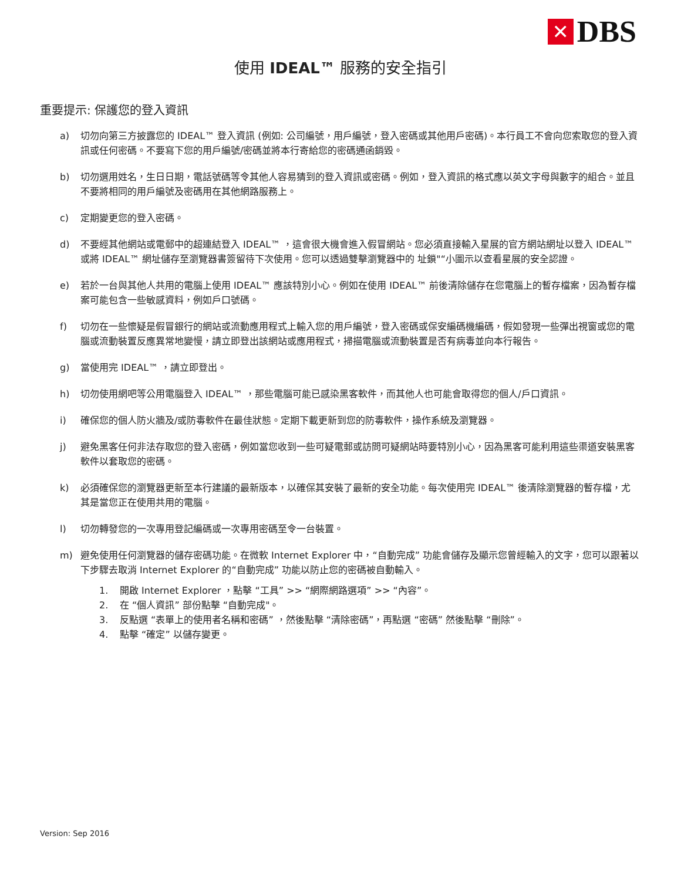✕
DBS
使用 IDEAL™ 服務的安全指引
重要提示: 保護您的登入資訊
a) 切勿向第三方披露您的 IDEAL™ 登入資訊 (例如: 公司編號，用戶編號，登入密碼或其他用戶密碼)。本行員工不會向您索取您的登入資訊或任何密碼。不要寫下您的用戶編號/密碼並將本行寄給您的密碼通函銷毀。
b) 切勿選用姓名，生日日期，電話號碼等令其他人容易猜到的登入資訊或密碼。例如，登入資訊的格式應以英文字母與數字的組合。並且不要將相同的用戶編號及密碼用在其他網路服務上。
c) 定期變更您的登入密碼。
d) 不要經其他網站或電郵中的超連結登入 IDEAL™ ，這會很大機會進入假冒網站。您必須直接輸入星展的官方網站網址以登入 IDEAL™ 或將 IDEAL™ 網址儲存至瀏覽器書簽留待下次使用。您可以透過雙擊瀏覽器中的 址鎖"“小圖示以查看星展的安全認證。
e) 若於一台與其他人共用的電腦上使用 IDEAL™ 應該特別小心。例如在使用 IDEAL™ 前後清除儲存在您電腦上的暫存檔案，因為暫存檔案可能包含一些敏感資料，例如戶口號碼。
f) 切勿在一些懷疑是假冒銀行的網站或流動應用程式上輸入您的用戶編號，登入密碼或保安編碼機編碼，假如發現一些彈出視窗或您的電腦或流動裝置反應異常地變慢，請立即登出該網站或應用程式，掃描電腦或流動裝置是否有病毒並向本行報告。
g) 當使用完 IDEAL™ ，請立即登出。
h) 切勿使用網吧等公用電腦登入 IDEAL™ ，那些電腦可能已感染黑客軟件，而其他人也可能會取得您的個人/戶口資訊。
i) 確保您的個人防火牆及/或防毒軟件在最佳狀態。定期下載更新到您的防毒軟件，操作系統及瀏覽器。
j) 避免黑客任何非法存取您的登入密碼，例如當您收到一些可疑電郵或訪問可疑網站時要特別小心，因為黑客可能利用這些渠道安裝黑客軟件以套取您的密碼。
k) 必須確保您的瀏覽器更新至本行建議的最新版本，以確保其安裝了最新的安全功能。每次使用完 IDEAL™ 後清除瀏覽器的暫存檔，尤其是當您正在使用共用的電腦。
l) 切勿轉發您的一次專用登記編碼或一次專用密碼至令一台裝置。
m) 避免使用任何瀏覽器的儲存密碼功能。在微軟 Internet Explorer 中，“自動完成” 功能會儲存及顯示您曾經輸入的文字，您可以跟著以下步驟去取消 Internet Explorer 的“自動完成” 功能以防止您的密碼被自動輸入。
1. 開啟 Internet Explorer ，點擊 “工具” >> “網際網路選項” >> “內容”。
2. 在 “個人資訊” 部份點擊 “自動完成"。
3. 反點選 “表單上的使用者名稱和密碼” ，然後點擊 “清除密碼”，再點選 “密碼” 然後點擊 “刪除”。
4. 點擊 “確定” 以儲存變更。
Version: Sep 2016